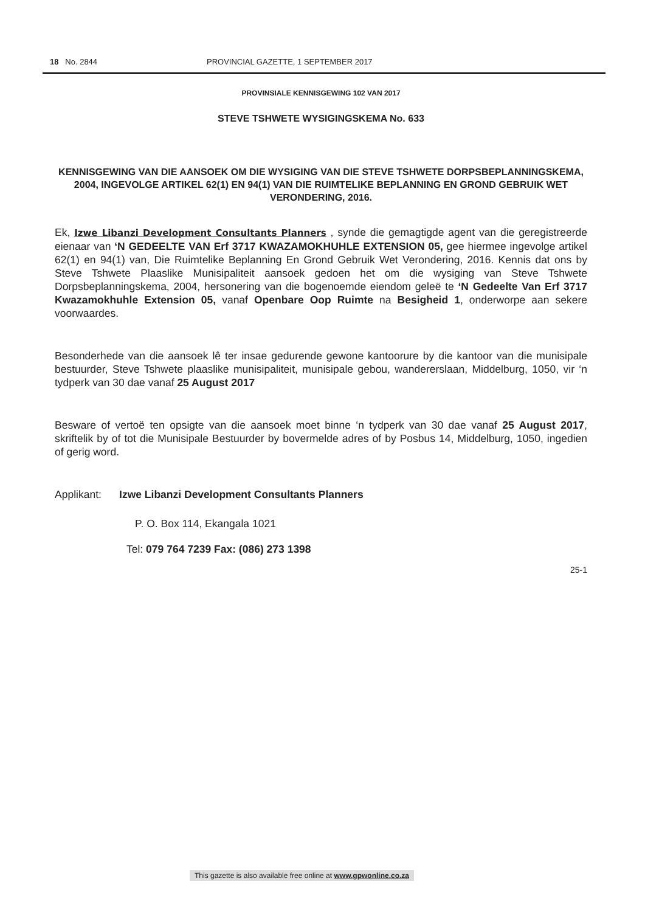18 No. 2844 PROVINCIAL GAZETTE, 1 SEPTEMBER 2017
PROVINSIALE KENNISGEWING 102 VAN 2017
STEVE TSHWETE WYSIGINGSKEMA No. 633
KENNISGEWING VAN DIE AANSOEK OM DIE WYSIGING VAN DIE STEVE TSHWETE DORPSBEPLANNINGSKEMA, 2004, INGEVOLGE ARTIKEL 62(1) EN 94(1) VAN DIE RUIMTELIKE BEPLANNING EN GROND GEBRUIK WET VERONDERING, 2016.
Ek, Izwe Libanzi Development Consultants Planners , synde die gemagtigde agent van die geregistreerde eienaar van ‘N GEDEELTE VAN Erf 3717 KWAZAMOKHUHLE EXTENSION 05, gee hiermee ingevolge artikel 62(1) en 94(1) van, Die Ruimtelike Beplanning En Grond Gebruik Wet Verondering, 2016. Kennis dat ons by Steve Tshwete Plaaslike Munisipaliteit aansoek gedoen het om die wysiging van Steve Tshwete Dorpsbeplanningskema, 2004, hersonering van die bogenoemde eiendom geleë te ‘N Gedeelte Van Erf 3717 Kwazamokhuhle Extension 05, vanaf Openbare Oop Ruimte na Besigheid 1, onderworpe aan sekere voorwaardes.
Besonderhede van die aansoek lê ter insae gedurende gewone kantoorure by die kantoor van die munisipale bestuurder, Steve Tshwete plaaslike munisipaliteit, munisipale gebou, wandererslaan, Middelburg, 1050, vir ‘n tydperk van 30 dae vanaf 25 August 2017
Besware of vertoë ten opsigte van die aansoek moet binne ‘n tydperk van 30 dae vanaf 25 August 2017, skriftelik by of tot die Munisipale Bestuurder by bovermelde adres of by Posbus 14, Middelburg, 1050, ingedien of gerig word.
Applikant: Izwe Libanzi Development Consultants Planners
P. O. Box 114, Ekangala 1021
Tel: 079 764 7239 Fax: (086) 273 1398
25-1
This gazette is also available free online at www.gpwonline.co.za